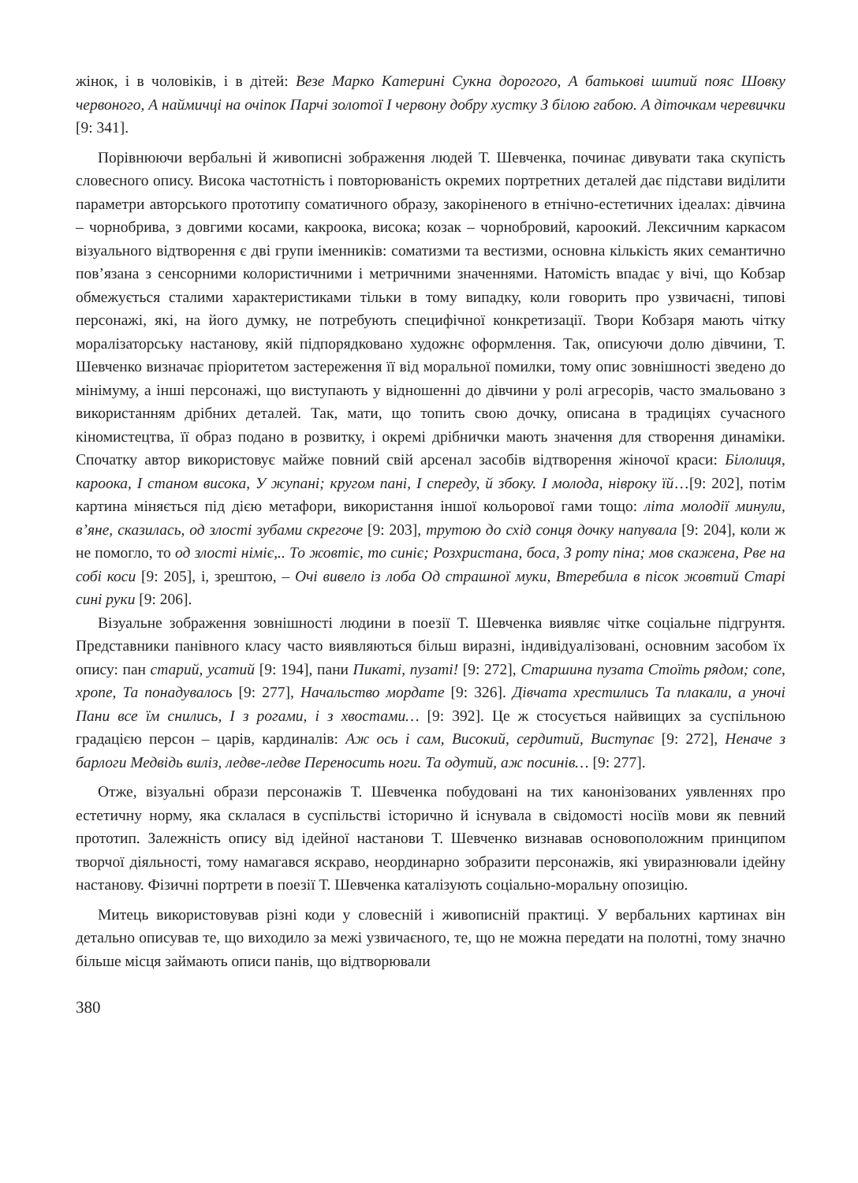жінок, і в чоловіків, і в дітей: Везе Марко Катерині Сукна дорогого, А батькові шитий пояс Шовку червоного, А наймичці на очіпок Парчі золотої І червону добру хустку З білою габою. А діточкам черевички [9: 341].
Порівнюючи вербальні й живописні зображення людей Т. Шевченка, починає дивувати така скупість словесного опису. Висока частотність і повторюваність окремих портретних деталей дає підстави виділити параметри авторського прототипу соматичного образу, закоріненого в етнічно-естетичних ідеалах: дівчина – чорнобрива, з довгими косами, какроока, висока; козак – чорнобровий, кароокий. Лексичним каркасом візуального відтворення є дві групи іменників: соматизми та вестизми, основна кількість яких семантично пов’язана з сенсорними колористичними і метричними значеннями. Натомість впадає у вічі, що Кобзар обмежується сталими характеристиками тільки в тому випадку, коли говорить про узвичаєні, типові персонажі, які, на його думку, не потребують специфічної конкретизації. Твори Кобзаря мають чітку моралізаторську настанову, якій підпорядковано художнє оформлення. Так, описуючи долю дівчини, Т. Шевченко визначає пріоритетом застереження її від моральної помилки, тому опис зовнішності зведено до мінімуму, а інші персонажі, що виступають у відношенні до дівчини у ролі агресорів, часто змальовано з використанням дрібних деталей. Так, мати, що топить свою дочку, описана в традиціях сучасного кіномистецтва, її образ подано в розвитку, і окремі дрібнички мають значення для створення динаміки. Спочатку автор використовує майже повний свій арсенал засобів відтворення жіночої краси: Білолиця, кароока, І станом висока, У жупані; кругом пані, І спереду, й збоку. І молода, нівроку їй…[9: 202], потім картина міняється під дією метафори, використання іншої кольорової гами тощо: літа молодії минули, в’яне, сказилась, од злості зубами скрегоче [9: 203], трутою до схід сонця дочку напувала [9: 204], коли ж не помогло, то од злості німіє,.. То жовтіє, то синіє; Розхристана, боса, З роту піна; мов скажена, Рве на собі коси [9: 205], і, зрештою, – Очі вивело із лоба Од страшної муки, Втеребила в пісок жовтий Старі сині руки [9: 206].
Візуальне зображення зовнішності людини в поезії Т. Шевченка виявляє чітке соціальне підгрунтя. Представники панівного класу часто виявляються більш виразні, індивідуалізовані, основним засобом їх опису: пан старий, усатий [9: 194], пани Пикаті, пузаті! [9: 272], Старшина пузата Стоїть рядом; сопе, хропе, Та понадувалось [9: 277], Начальство мордате [9: 326]. Дівчата хрестились Та плакали, а уночі Пани все їм снились, І з рогами, і з хвостами… [9: 392]. Це ж стосується найвищих за суспільною градацією персон – царів, кардиналів: Аж ось і сам, Високий, сердитий, Виступає [9: 272], Неначе з барлоги Медвідь виліз, ледве-ледве Переносить ноги. Та одутий, аж посинів… [9: 277].
Отже, візуальні образи персонажів Т. Шевченка побудовані на тих канонізованих уявленнях про естетичну норму, яка склалася в суспільстві історично й існувала в свідомості носіїв мови як певний прототип. Залежність опису від ідейної настанови Т. Шевченко визнавав основоположним принципом творчої діяльності, тому намагався яскраво, неординарно зобразити персонажів, які увиразнювали ідейну настанову. Фізичні портрети в поезії Т. Шевченка каталізують соціально-моральну опозицію.
Митець використовував різні коди у словесній і живописній практиці. У вербальних картинах він детально описував те, що виходило за межі узвичаєного, те, що не можна передати на полотні, тому значно більше місця займають описи панів, що відтворювали
380